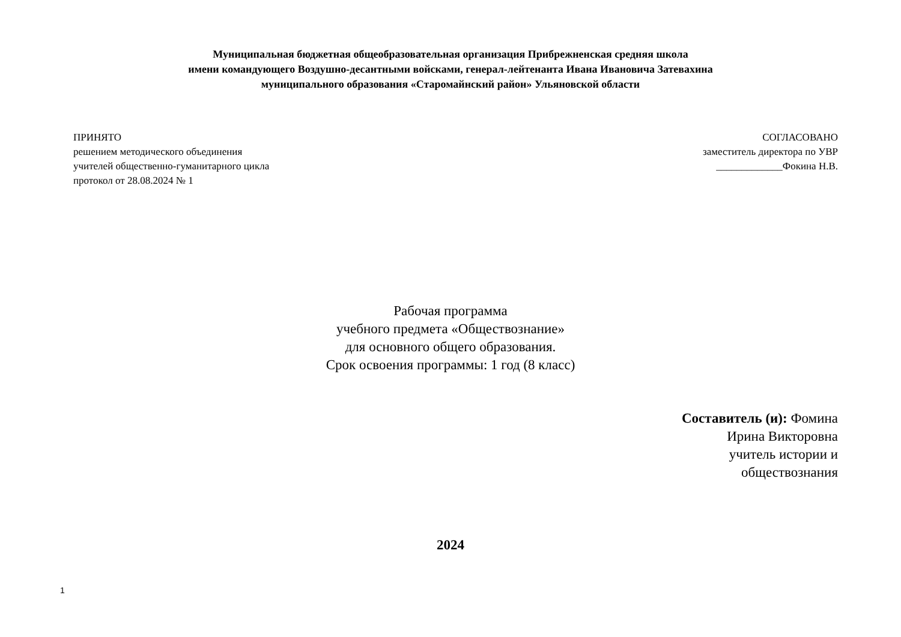Муниципальная бюджетная общеобразовательная организация Прибрежненская средняя школа
имени командующего Воздушно-десантными войсками, генерал-лейтенанта Ивана Ивановича Затевахина
муниципального образования «Старомайнский район» Ульяновской области
ПРИНЯТО
решением методического объединения
учителей общественно-гуманитарного цикла
протокол от 28.08.2024 № 1
СОГЛАСОВАНО
заместитель директора по УВР
_____________Фокина Н.В.
Рабочая программа
учебного предмета «Обществознание»
для основного общего образования.
Срок освоения программы: 1 год (8 класс)
Составитель (и): Фомина
Ирина Викторовна
учитель истории и
обществознания
2024
1